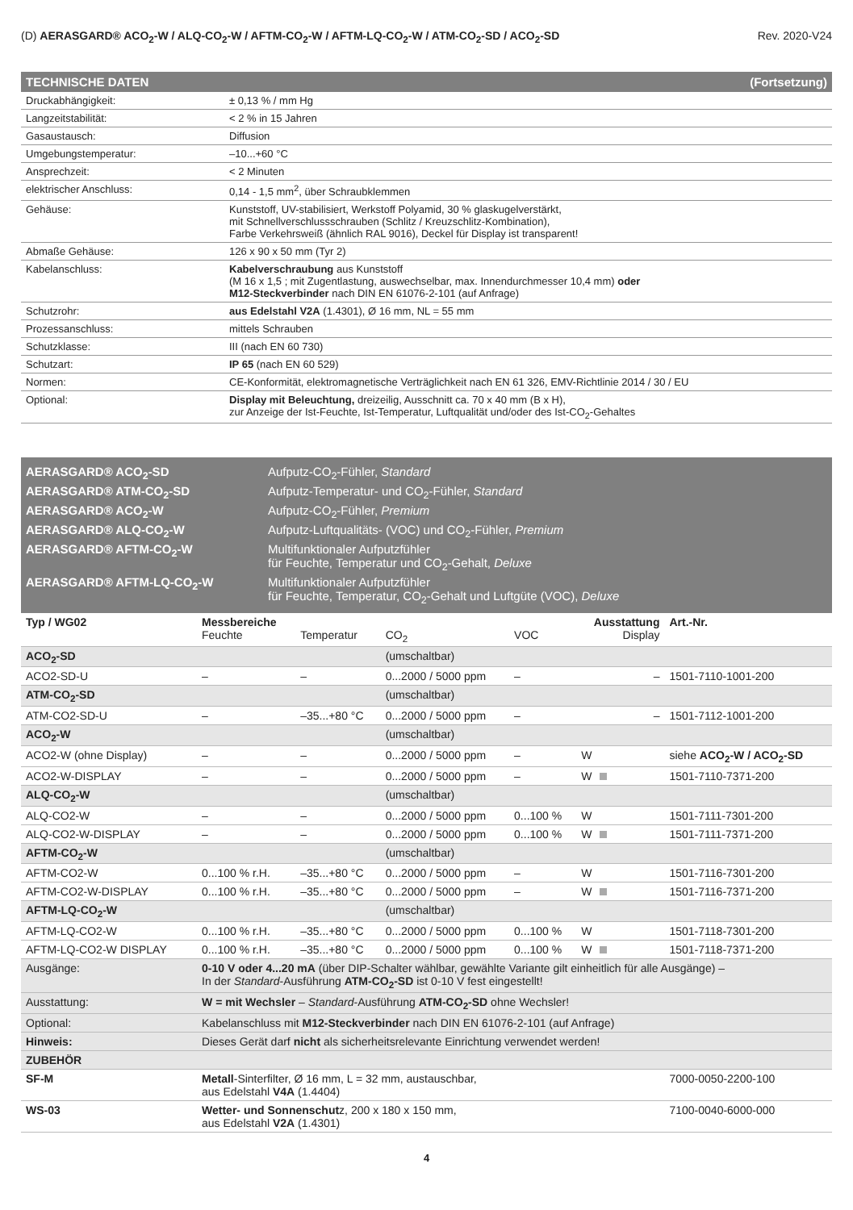(D) AERASGARD® ACO<sub>2</sub>-W / ALQ-CO<sub>2</sub>-W / AFTM-CO<sub>2</sub>-W / AFTM-LQ-CO<sub>2</sub>-W / ATM-CO<sub>2</sub>-SD / ACO<sub>2</sub>-SD Rev. 2020-V24
TECHNISCHE DATEN (Fortsetzung)
| Druckabhängigkeit: | ± 0,13 % / mm Hg |
| Langzeitstabilität: | < 2 % in 15 Jahren |
| Gasaustausch: | Diffusion |
| Umgebungstemperatur: | –10...+60 °C |
| Ansprechzeit: | < 2 Minuten |
| elektrischer Anschluss: | 0,14 - 1,5 mm<sup>2</sup>, über Schraubklemmen |
| Gehäuse: | Kunststoff, UV-stabilisiert, Werkstoff Polyamid, 30 % glaskugelverstärkt, mit Schnellverschlussschrauben (Schlitz / Kreuzschlitz-Kombination), Farbe Verkehrsweiß (ähnlich RAL 9016), Deckel für Display ist transparent! |
| Abmaße Gehäuse: | 126 x 90 x 50 mm (Tyr 2) |
| Kabelanschluss: | Kabelverschraubung aus Kunststoff (M 16 x 1,5 ; mit Zugentlastung, auswechselbar, max. Innendurchmesser 10,4 mm) oder M12-Steckverbinder nach DIN EN 61076-2-101 (auf Anfrage) |
| Schutzrohr: | aus Edelstahl V2A (1.4301), Ø 16 mm, NL = 55 mm |
| Prozessanschluss: | mittels Schrauben |
| Schutzklasse: | III (nach EN 60 730) |
| Schutzart: | IP 65 (nach EN 60 529) |
| Normen: | CE-Konformität, elektromagnetische Verträglichkeit nach EN 61 326, EMV-Richtlinie 2014 / 30 / EU |
| Optional: | Display mit Beleuchtung, dreizeilig, Ausschnitt ca. 70 x 40 mm (B x H), zur Anzeige der Ist-Feuchte, Ist-Temperatur, Luftqualität und/oder des Ist-CO<sub>2</sub>-Gehaltes |
AERASGARD® ACO<sub>2</sub>-SD Aufputz-CO<sub>2</sub>-Fühler, Standard
AERASGARD® ATM-CO<sub>2</sub>-SD Aufputz-Temperatur- und CO<sub>2</sub>-Fühler, Standard
AERASGARD® ACO<sub>2</sub>-W Aufputz-CO<sub>2</sub>-Fühler, Premium
AERASGARD® ALQ-CO<sub>2</sub>-W Aufputz-Luftqualitäts- (VOC) und CO<sub>2</sub>-Fühler, Premium
AERASGARD® AFTM-CO<sub>2</sub>-W Multifunktionaler Aufputzfühler
für Feuchte, Temperatur und CO<sub>2</sub>-Gehalt, Deluxe
AERASGARD® AFTM-LQ-CO<sub>2</sub>-W Multifunktionaler Aufputzfühler
für Feuchte, Temperatur, CO<sub>2</sub>-Gehalt und Luftgüte (VOC), Deluxe
| Typ / WG02 | Messbereiche Feuchte | Temperatur | CO<sub>2</sub> | VOC | Ausstattung Display | Art.-Nr. |
| --- | --- | --- | --- | --- | --- | --- |
| ACO<sub>2</sub>-SD | | | (umschaltbar) | | | |
| ACO2-SD-U | – | – | 0...2000 / 5000 ppm | – | – | 1501-7110-1001-200 |
| ATM-CO<sub>2</sub>-SD | | | (umschaltbar) | | | |
| ATM-CO2-SD-U | – | –35...+80 °C | 0...2000 / 5000 ppm | – | – | 1501-7112-1001-200 |
| ACO<sub>2</sub>-W | | | (umschaltbar) | | | |
| ACO2-W (ohne Display) | – | – | 0...2000 / 5000 ppm | – | W | siehe ACO<sub>2</sub>-W / ACO<sub>2</sub>-SD |
| ACO2-W-DISPLAY | – | – | 0...2000 / 5000 ppm | – | W | 1501-7110-7371-200 |
| ALQ-CO<sub>2</sub>-W | | | (umschaltbar) | | | |
| ALQ-CO2-W | – | – | 0...2000 / 5000 ppm | 0...100 % | W | 1501-7111-7301-200 |
| ALQ-CO2-W-DISPLAY | – | – | 0...2000 / 5000 ppm | 0...100 % | W | 1501-7111-7371-200 |
| AFTM-CO<sub>2</sub>-W | | | (umschaltbar) | | | |
| AFTM-CO2-W | 0...100 % r.H. | –35...+80 °C | 0...2000 / 5000 ppm | – | W | 1501-7116-7301-200 |
| AFTM-CO2-W-DISPLAY | 0...100 % r.H. | –35...+80 °C | 0...2000 / 5000 ppm | – | W | 1501-7116-7371-200 |
| AFTM-LQ-CO<sub>2</sub>-W | | | (umschaltbar) | | | |
| AFTM-LQ-CO2-W | 0...100 % r.H. | –35...+80 °C | 0...2000 / 5000 ppm | 0...100 % | W | 1501-7118-7301-200 |
| AFTM-LQ-CO2-W DISPLAY | 0...100 % r.H. | –35...+80 °C | 0...2000 / 5000 ppm | 0...100 % | W | 1501-7118-7371-200 |
| Ausgänge: | 0-10 V oder 4...20 mA (über DIP-Schalter wählbar, gewählte Variante gilt einheitlich für alle Ausgänge) – In der Standard -Ausführung ATM-CO<sub>2</sub>-SD ist 0-10 V fest eingestellt! | | | | | |
| Ausstattung: | W = mit Wechsler – Standard -Ausführung ATM-CO<sub>2</sub>-SD ohne Wechsler! | | | | | |
| Optional: | Kabelanschluss mit M12-Steckverbinder nach DIN EN 61076-2-101 (auf Anfrage) | | | | | |
| Hinweis: | Dieses Gerät darf nicht als sicherheitsrelevante Einrichtung verwendet werden! | | | | | |
| ZUBEHÖR | | | | | | |
| SF-M | Metall -Sinterfilter, Ø 16 mm, L = 32 mm, austauschbar, aus Edelstahl V4A (1.4404) | | | | | 7000-0050-2200-100 |
| WS-03 | Wetter- und Sonnenschut z, 200 x 180 x 150 mm, aus Edelstahl V2A (1.4301) | | | | | 7100-0040-6000-000 |
4